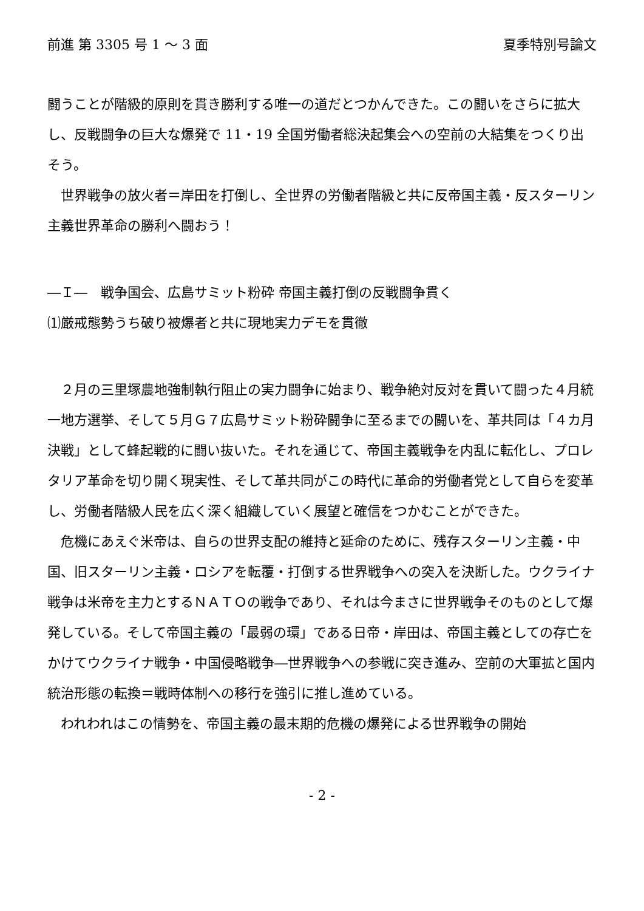前進 第 3305 号 1 ～ 3 面 夏季特別号論文
闘うことが階級的原則を貫き勝利する唯一の道だとつかんできた。この闘いをさらに拡大し、反戦闘争の巨大な爆発で 11・19 全国労働者総決起集会への空前の大結集をつくり出そう。
世界戦争の放火者＝岸田を打倒し、全世界の労働者階級と共に反帝国主義・反スターリン主義世界革命の勝利へ闘おう！
―Ｉ―　戦争国会、広島サミット粉砕 帝国主義打倒の反戦闘争貫く
⑴厳戒態勢うち破り被爆者と共に現地実力デモを貫徹
２月の三里塚農地強制執行阻止の実力闘争に始まり、戦争絶対反対を貫いて闘った４月統一地方選挙、そして５月Ｇ７広島サミット粉砕闘争に至るまでの闘いを、革共同は「４カ月決戦」として蜂起戦的に闘い抜いた。それを通じて、帝国主義戦争を内乱に転化し、プロレタリア革命を切り開く現実性、そして革共同がこの時代に革命的労働者党として自らを変革し、労働者階級人民を広く深く組織していく展望と確信をつかむことができた。
危機にあえぐ米帝は、自らの世界支配の維持と延命のために、残存スターリン主義・中国、旧スターリン主義・ロシアを転覆・打倒する世界戦争への突入を決断した。ウクライナ戦争は米帝を主力とするＮＡＴＯの戦争であり、それは今まさに世界戦争そのものとして爆発している。そして帝国主義の「最弱の環」である日帝・岸田は、帝国主義としての存亡をかけてウクライナ戦争・中国侵略戦争―世界戦争への参戦に突き進み、空前の大軍拡と国内統治形態の転換＝戦時体制への移行を強引に推し進めている。
われわれはこの情勢を、帝国主義の最末期的危機の爆発による世界戦争の開始
- 2 -